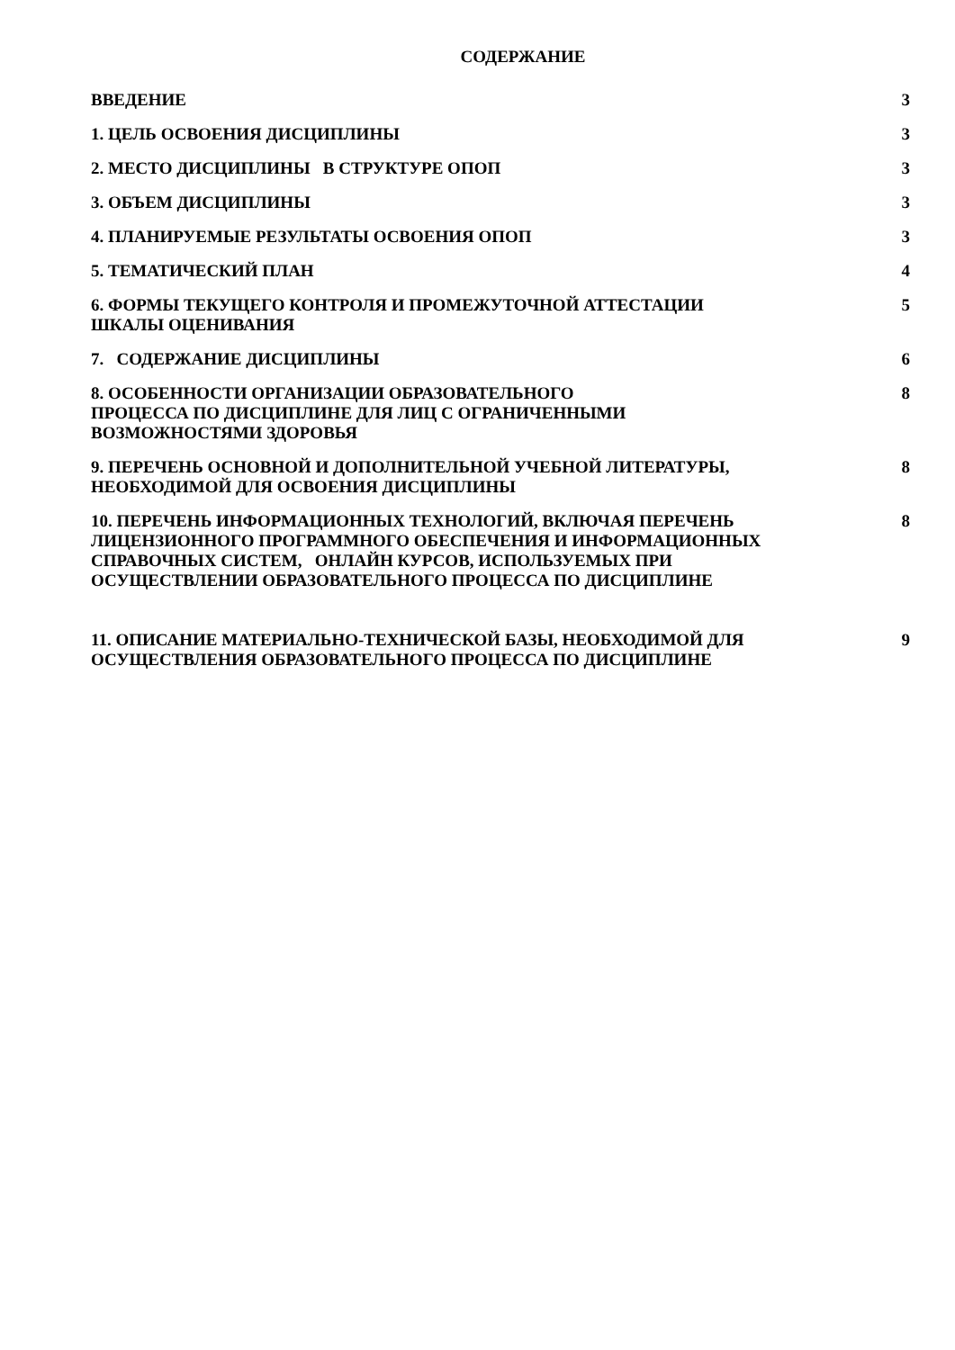СОДЕРЖАНИЕ
| ВВЕДЕНИЕ | 3 |
| 1. ЦЕЛЬ ОСВОЕНИЯ ДИСЦИПЛИНЫ | 3 |
| 2. МЕСТО ДИСЦИПЛИНЫ В СТРУКТУРЕ ОПОП | 3 |
| 3. ОБЪЕМ ДИСЦИПЛИНЫ | 3 |
| 4. ПЛАНИРУЕМЫЕ РЕЗУЛЬТАТЫ ОСВОЕНИЯ ОПОП | 3 |
| 5. ТЕМАТИЧЕСКИЙ ПЛАН | 4 |
| 6. ФОРМЫ ТЕКУЩЕГО КОНТРОЛЯ И ПРОМЕЖУТОЧНОЙ АТТЕСТАЦИИ ШКАЛЫ ОЦЕНИВАНИЯ | 5 |
| 7. СОДЕРЖАНИЕ ДИСЦИПЛИНЫ | 6 |
| 8. ОСОБЕННОСТИ ОРГАНИЗАЦИИ ОБРАЗОВАТЕЛЬНОГО ПРОЦЕССА ПО ДИСЦИПЛИНЕ ДЛЯ ЛИЦ С ОГРАНИЧЕННЫМИ ВОЗМОЖНОСТЯМИ ЗДОРОВЬЯ | 8 |
| 9. ПЕРЕЧЕНЬ ОСНОВНОЙ И ДОПОЛНИТЕЛЬНОЙ УЧЕБНОЙ ЛИТЕРАТУРЫ, НЕОБХОДИМОЙ ДЛЯ ОСВОЕНИЯ ДИСЦИПЛИНЫ | 8 |
| 10. ПЕРЕЧЕНЬ ИНФОРМАЦИОННЫХ ТЕХНОЛОГИЙ, ВКЛЮЧАЯ ПЕРЕЧЕНЬ ЛИЦЕНЗИОННОГО ПРОГРАММНОГО ОБЕСПЕЧЕНИЯ И ИНФОРМАЦИОННЫХ СПРАВОЧНЫХ СИСТЕМ, ОНЛАЙН КУРСОВ, ИСПОЛЬЗУЕМЫХ ПРИ ОСУЩЕСТВЛЕНИИ ОБРАЗОВАТЕЛЬНОГО ПРОЦЕССА ПО ДИСЦИПЛИНЕ | 8 |
| 11. ОПИСАНИЕ МАТЕРИАЛЬНО-ТЕХНИЧЕСКОЙ БАЗЫ, НЕОБХОДИМОЙ ДЛЯ ОСУЩЕСТВЛЕНИЯ ОБРАЗОВАТЕЛЬНОГО ПРОЦЕССА ПО ДИСЦИПЛИНЕ | 9 |